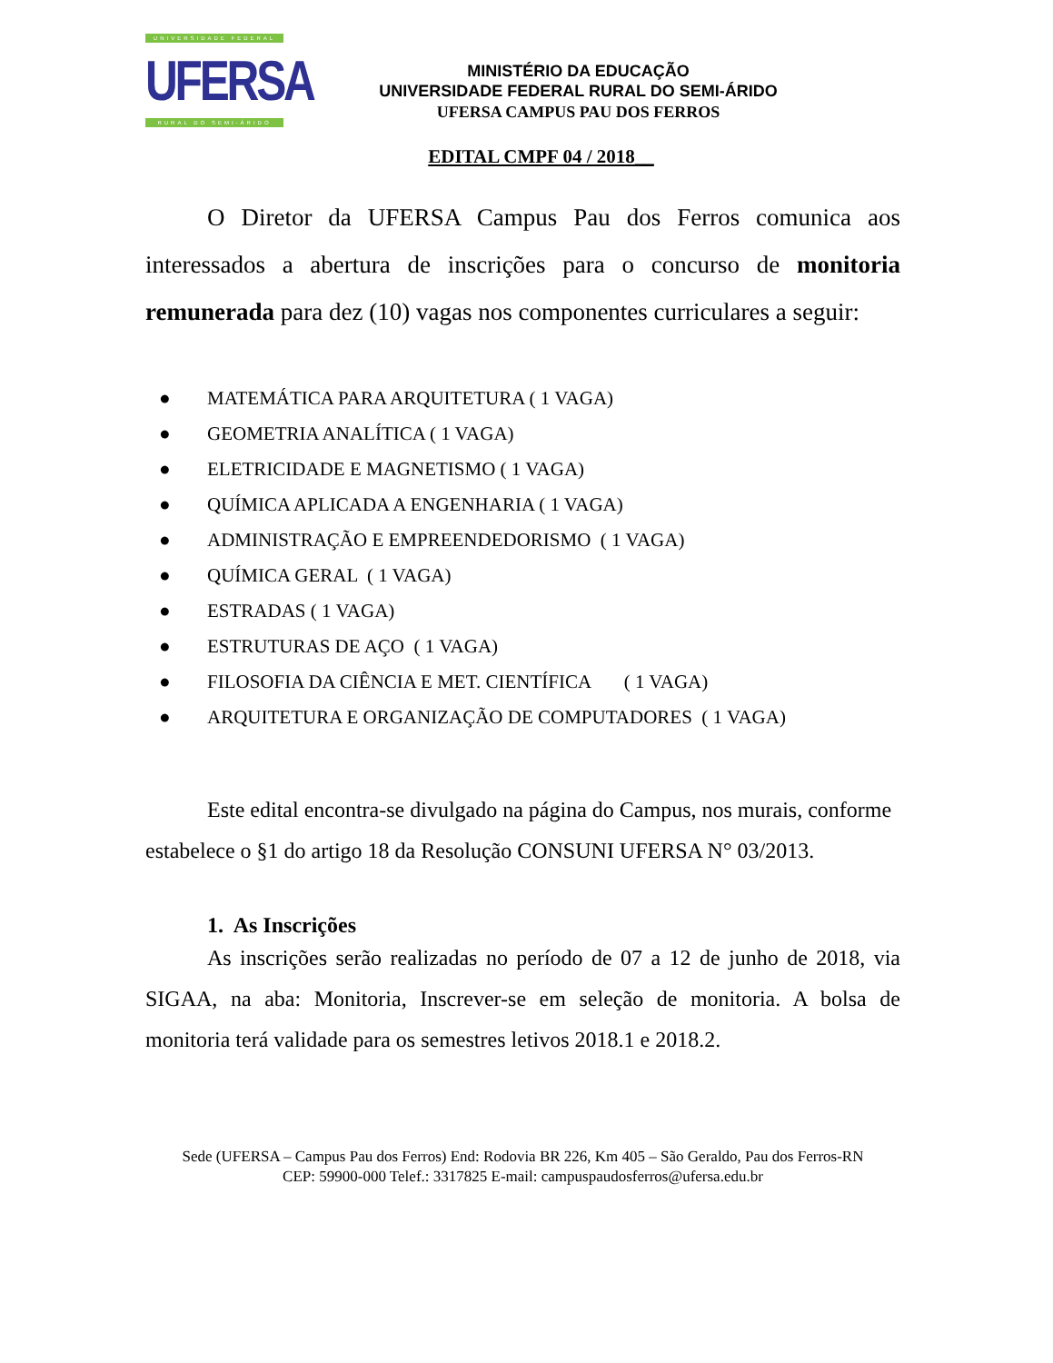UNIVERSIDADE FEDERAL
UFERSA
RURAL DO SEMI-ÁRIDO
MINISTÉRIO DA EDUCAÇÃO
UNIVERSIDADE FEDERAL RURAL DO SEMI-ÁRIDO
UFERSA CAMPUS PAU DOS FERROS
EDITAL CMPF 04 / 2018__
O Diretor da UFERSA Campus Pau dos Ferros comunica aos interessados a abertura de inscrições para o concurso de monitoria remunerada para dez (10) vagas nos componentes curriculares a seguir:
● MATEMÁTICA PARA ARQUITETURA ( 1 VAGA)
● GEOMETRIA ANALÍTICA ( 1 VAGA)
● ELETRICIDADE E MAGNETISMO ( 1 VAGA)
● QUÍMICA APLICADA A ENGENHARIA ( 1 VAGA)
● ADMINISTRAÇÃO E EMPREENDEDORISMO ( 1 VAGA)
● QUÍMICA GERAL ( 1 VAGA)
● ESTRADAS ( 1 VAGA)
● ESTRUTURAS DE AÇO ( 1 VAGA)
● FILOSOFIA DA CIÊNCIA E MET. CIENTÍFICA ( 1 VAGA)
● ARQUITETURA E ORGANIZAÇÃO DE COMPUTADORES ( 1 VAGA)
Este edital encontra-se divulgado na página do Campus, nos murais, conforme estabelece o §1 do artigo 18 da Resolução CONSUNI UFERSA N° 03/2013.
1. As Inscrições
As inscrições serão realizadas no período de 07 a 12 de junho de 2018, via SIGAA, na aba: Monitoria, Inscrever-se em seleção de monitoria. A bolsa de monitoria terá validade para os semestres letivos 2018.1 e 2018.2.
Sede (UFERSA – Campus Pau dos Ferros) End: Rodovia BR 226, Km 405 – São Geraldo, Pau dos Ferros-RN
CEP: 59900-000 Telef.: 3317825 E-mail: campuspaudosferros@ufersa.edu.br